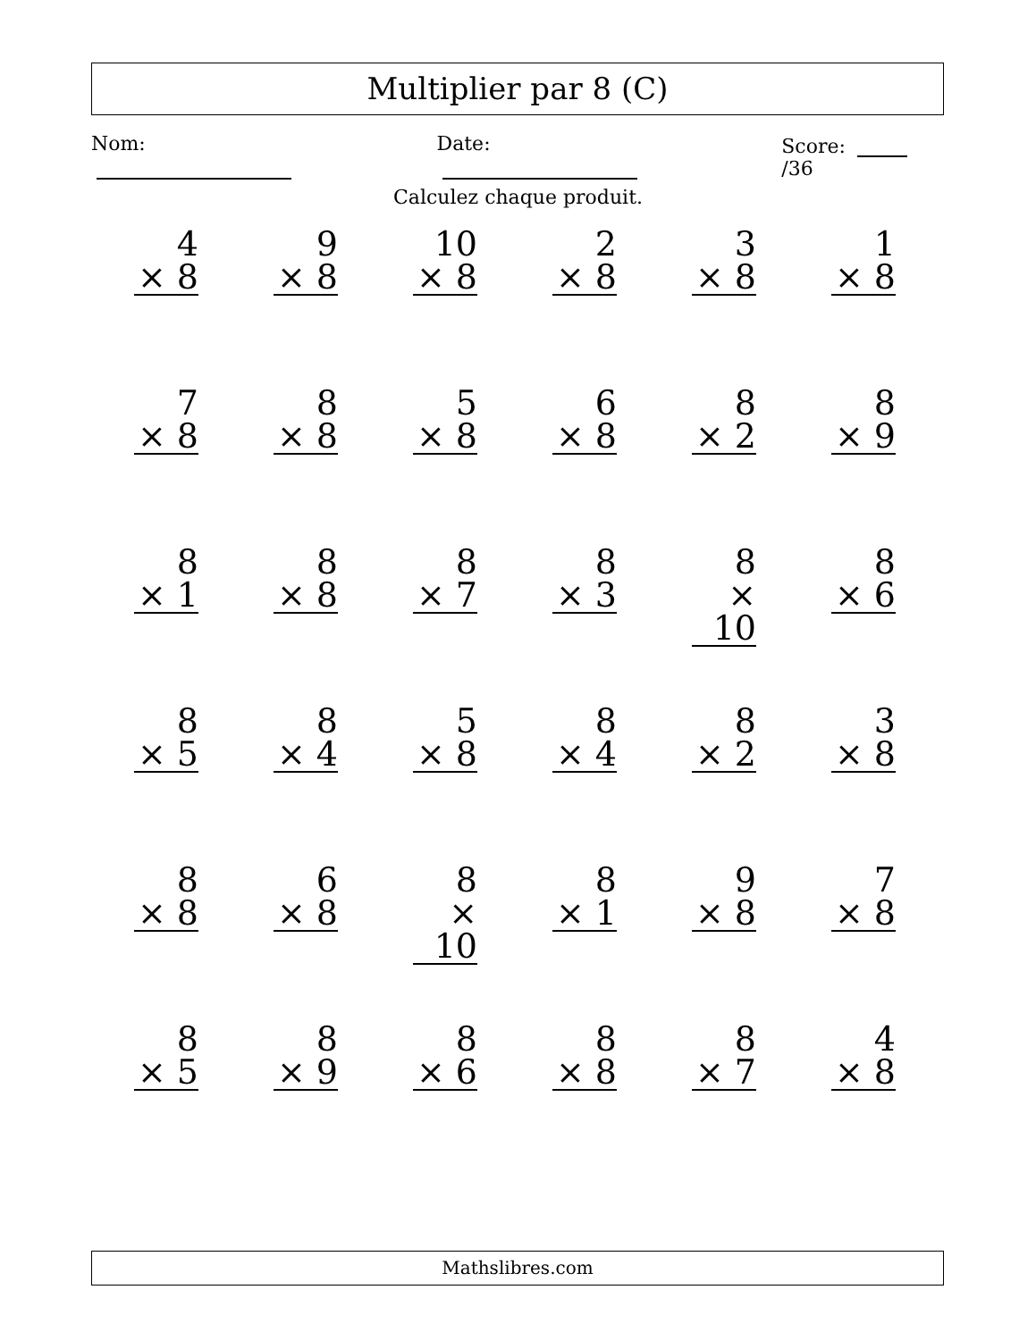Multiplier par 8 (C)
Nom: Date: Score: /36
Calculez chaque produit.
4
× 8
9
× 8
10
× 8
2
× 8
3
× 8
1
× 8
7
× 8
8
× 8
5
× 8
6
× 8
8
× 2
8
× 9
8
× 1
8
× 8
8
× 7
8
× 3
8
× 10
8
× 6
8
× 5
8
× 4
5
× 8
8
× 4
8
× 2
3
× 8
8
× 8
6
× 8
8
× 10
8
× 1
9
× 8
7
× 8
8
× 5
8
× 9
8
× 6
8
× 8
8
× 7
4
× 8
Mathslibres.com